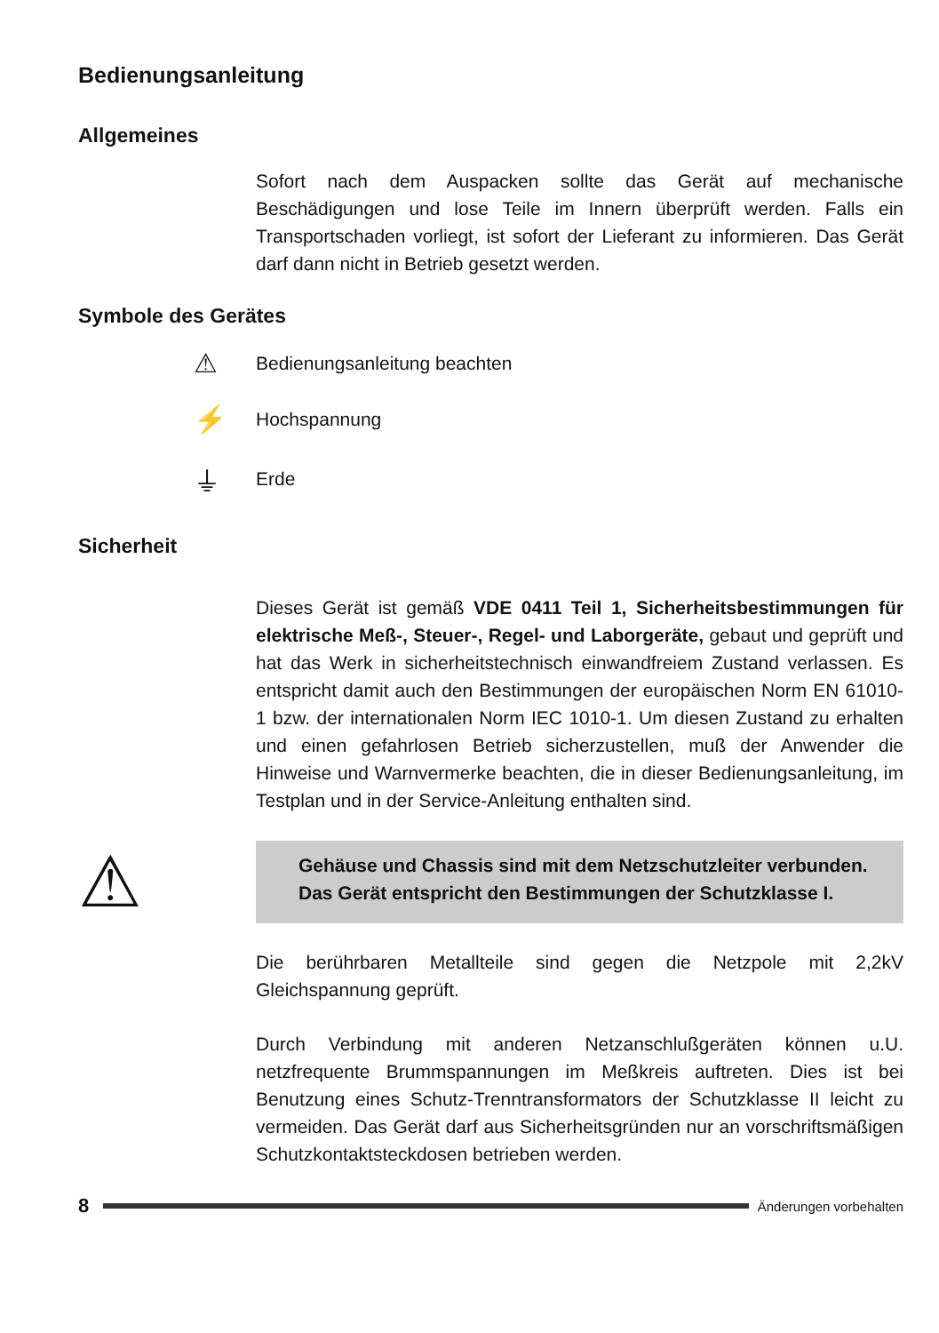Bedienungsanleitung
Allgemeines
Sofort nach dem Auspacken sollte das Gerät auf mechanische Beschädigungen und lose Teile im Innern überprüft werden. Falls ein Transportschaden vorliegt, ist sofort der Lieferant zu informieren. Das Gerät darf dann nicht in Betrieb gesetzt werden.
Symbole des Gerätes
⚠ Bedienungsanleitung beachten
⚡ Hochspannung
⏚ Erde
Sicherheit
Dieses Gerät ist gemäß VDE 0411 Teil 1, Sicherheitsbestimmungen für elektrische Meß-, Steuer-, Regel- und Laborgeräte, gebaut und geprüft und hat das Werk in sicherheitstechnisch einwandfreiem Zustand verlassen. Es entspricht damit auch den Bestimmungen der europäischen Norm EN 61010-1 bzw. der internationalen Norm IEC 1010-1. Um diesen Zustand zu erhalten und einen gefahrlosen Betrieb sicherzustellen, muß der Anwender die Hinweise und Warnvermerke beachten, die in dieser Bedienungsanleitung, im Testplan und in der Service-Anleitung enthalten sind.
⚠
Gehäuse und Chassis sind mit dem Netzschutzleiter verbunden. Das Gerät entspricht den Bestimmungen der Schutzklasse I.
Die berührbaren Metallteile sind gegen die Netzpole mit 2,2kV Gleichspannung geprüft.
Durch Verbindung mit anderen Netzanschlußgeräten können u.U. netzfrequente Brummspannungen im Meßkreis auftreten. Dies ist bei Benutzung eines Schutz-Trenntransformators der Schutzklasse II leicht zu vermeiden. Das Gerät darf aus Sicherheitsgründen nur an vorschriftsmäßigen Schutzkontaktsteckdosen betrieben werden.
8
Änderungen vorbehalten